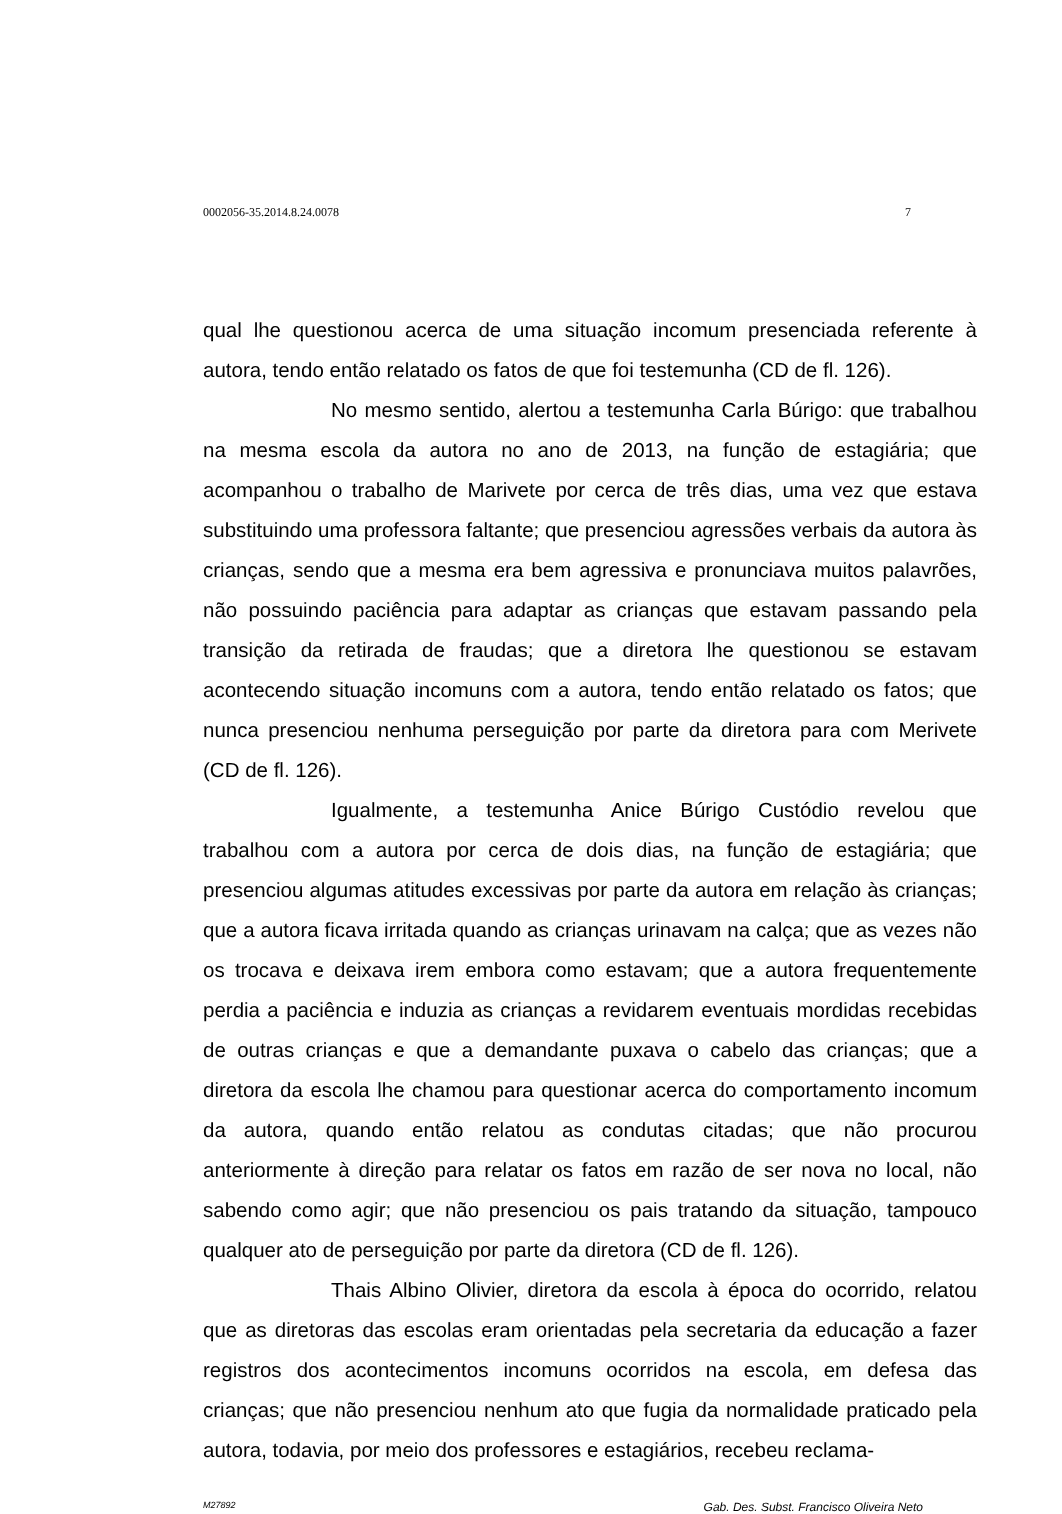0002056-35.2014.8.24.0078 7
qual lhe questionou acerca de uma situação incomum presenciada referente à autora, tendo então relatado os fatos de que foi testemunha (CD de fl. 126).
No mesmo sentido, alertou a testemunha Carla Búrigo: que trabalhou na mesma escola da autora no ano de 2013, na função de estagiária; que acompanhou o trabalho de Marivete por cerca de três dias, uma vez que estava substituindo uma professora faltante; que presenciou agressões verbais da autora às crianças, sendo que a mesma era bem agressiva e pronunciava muitos palavrões, não possuindo paciência para adaptar as crianças que estavam passando pela transição da retirada de fraudas; que a diretora lhe questionou se estavam acontecendo situação incomuns com a autora, tendo então relatado os fatos; que nunca presenciou nenhuma perseguição por parte da diretora para com Merivete (CD de fl. 126).
Igualmente, a testemunha Anice Búrigo Custódio revelou que trabalhou com a autora por cerca de dois dias, na função de estagiária; que presenciou algumas atitudes excessivas por parte da autora em relação às crianças; que a autora ficava irritada quando as crianças urinavam na calça; que as vezes não os trocava e deixava irem embora como estavam; que a autora frequentemente perdia a paciência e induzia as crianças a revidarem eventuais mordidas recebidas de outras crianças e que a demandante puxava o cabelo das crianças; que a diretora da escola lhe chamou para questionar acerca do comportamento incomum da autora, quando então relatou as condutas citadas; que não procurou anteriormente à direção para relatar os fatos em razão de ser nova no local, não sabendo como agir; que não presenciou os pais tratando da situação, tampouco qualquer ato de perseguição por parte da diretora (CD de fl. 126).
Thais Albino Olivier, diretora da escola à época do ocorrido, relatou que as diretoras das escolas eram orientadas pela secretaria da educação a fazer registros dos acontecimentos incomuns ocorridos na escola, em defesa das crianças; que não presenciou nenhum ato que fugia da normalidade praticado pela autora, todavia, por meio dos professores e estagiários, recebeu reclama-
M27892 Gab. Des. Subst. Francisco Oliveira Neto